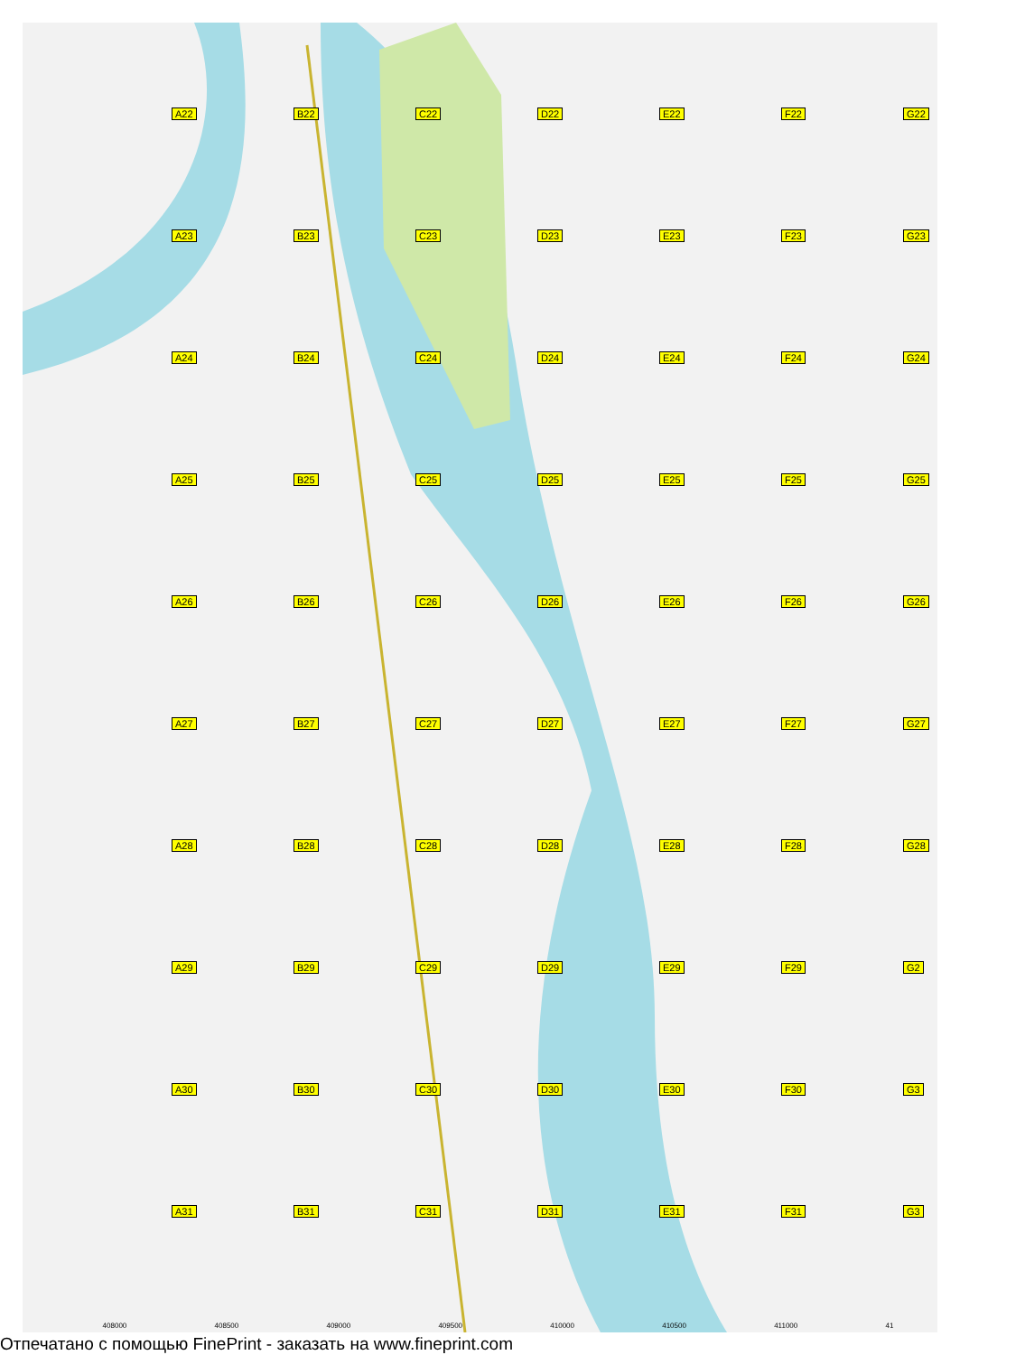A22
B22
C22
D22
E22
F22
G22
A23
B23
C23
D23
E23
F23
G23
A24
B24
C24
D24
E24
F24
G24
A25
B25
C25
D25
E25
F25
G25
A26
B26
C26
D26
E26
F26
G26
A27
B27
C27
D27
E27
F27
G27
A28
B28
C28
D28
E28
F28
G28
A29
B29
C29
D29
E29
F29
G2
A30
B30
C30
D30
E30
F30
G3
A31
B31
C31
D31
E31
F31
G3
408000 408500 409000 409500 410000 410500 411000 41
Отпечатано с помощью FinePrint - заказать на www.fineprint.com